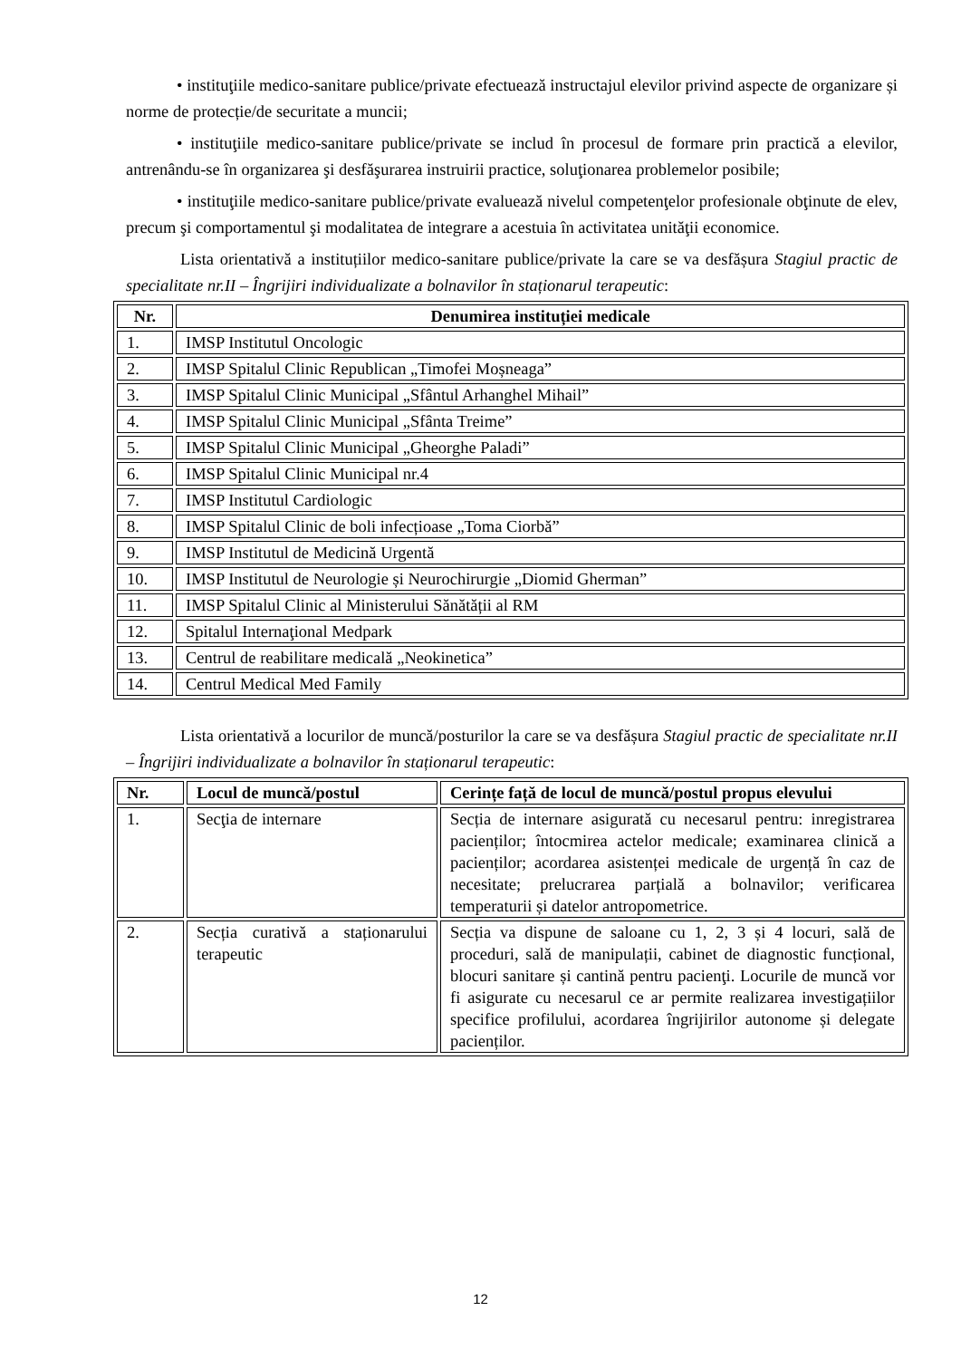• instituţiile medico-sanitare publice/private efectuează instructajul elevilor privind aspecte de organizare și norme de protecție/de securitate a muncii;
• instituţiile medico-sanitare publice/private se includ în procesul de formare prin practică a elevilor, antrenându-se în organizarea şi desfăşurarea instruirii practice, soluţionarea problemelor posibile;
• instituţiile medico-sanitare publice/private evaluează nivelul competenţelor profesionale obţinute de elev, precum şi comportamentul şi modalitatea de integrare a acestuia în activitatea unităţii economice.
Lista orientativă a instituțiilor medico-sanitare publice/private la care se va desfășura Stagiul practic de specialitate nr.II – Îngrijiri individualizate a bolnavilor în staționarul terapeutic:
| Nr. | Denumirea instituției medicale |
| --- | --- |
| 1. | IMSP Institutul Oncologic |
| 2. | IMSP Spitalul Clinic Republican „Timofei Moșneaga” |
| 3. | IMSP Spitalul Clinic Municipal „Sfântul Arhanghel Mihail” |
| 4. | IMSP Spitalul Clinic Municipal „Sfânta Treime” |
| 5. | IMSP Spitalul Clinic Municipal „Gheorghe Paladi” |
| 6. | IMSP Spitalul Clinic Municipal nr.4 |
| 7. | IMSP Institutul Cardiologic |
| 8. | IMSP Spitalul Clinic de boli infecțioase „Toma Ciorbă” |
| 9. | IMSP Institutul de Medicină Urgentă |
| 10. | IMSP Institutul de Neurologie și Neurochirurgie „Diomid Gherman” |
| 11. | IMSP Spitalul Clinic al Ministerului Sănătății al RM |
| 12. | Spitalul Internaţional Medpark |
| 13. | Centrul de reabilitare medicală „Neokinetica” |
| 14. | Centrul Medical Med Family |
Lista orientativă a locurilor de muncă/posturilor la care se va desfășura Stagiul practic de specialitate nr.II – Îngrijiri individualizate a bolnavilor în staționarul terapeutic:
| Nr. | Locul de muncă/postul | Cerințe față de locul de muncă/postul propus elevului |
| --- | --- | --- |
| 1. | Secţia de internare | Secția de internare asigurată cu necesarul pentru: inregistrarea pacienților; întocmirea actelor medicale; examinarea clinică a pacienților; acordarea asistenței medicale de urgență în caz de necesitate; prelucrarea parțială a bolnavilor; verificarea temperaturii și datelor antropometrice. |
| 2. | Secția curativă a staționarului terapeutic | Secția va dispune de saloane cu 1, 2, 3 și 4 locuri, sală de proceduri, sală de manipulații, cabinet de diagnostic funcțional, blocuri sanitare și cantină pentru pacienţi. Locurile de muncă vor fi asigurate cu necesarul ce ar permite realizarea investigațiilor specifice profilului, acordarea îngrijirilor autonome și delegate pacienților. |
12